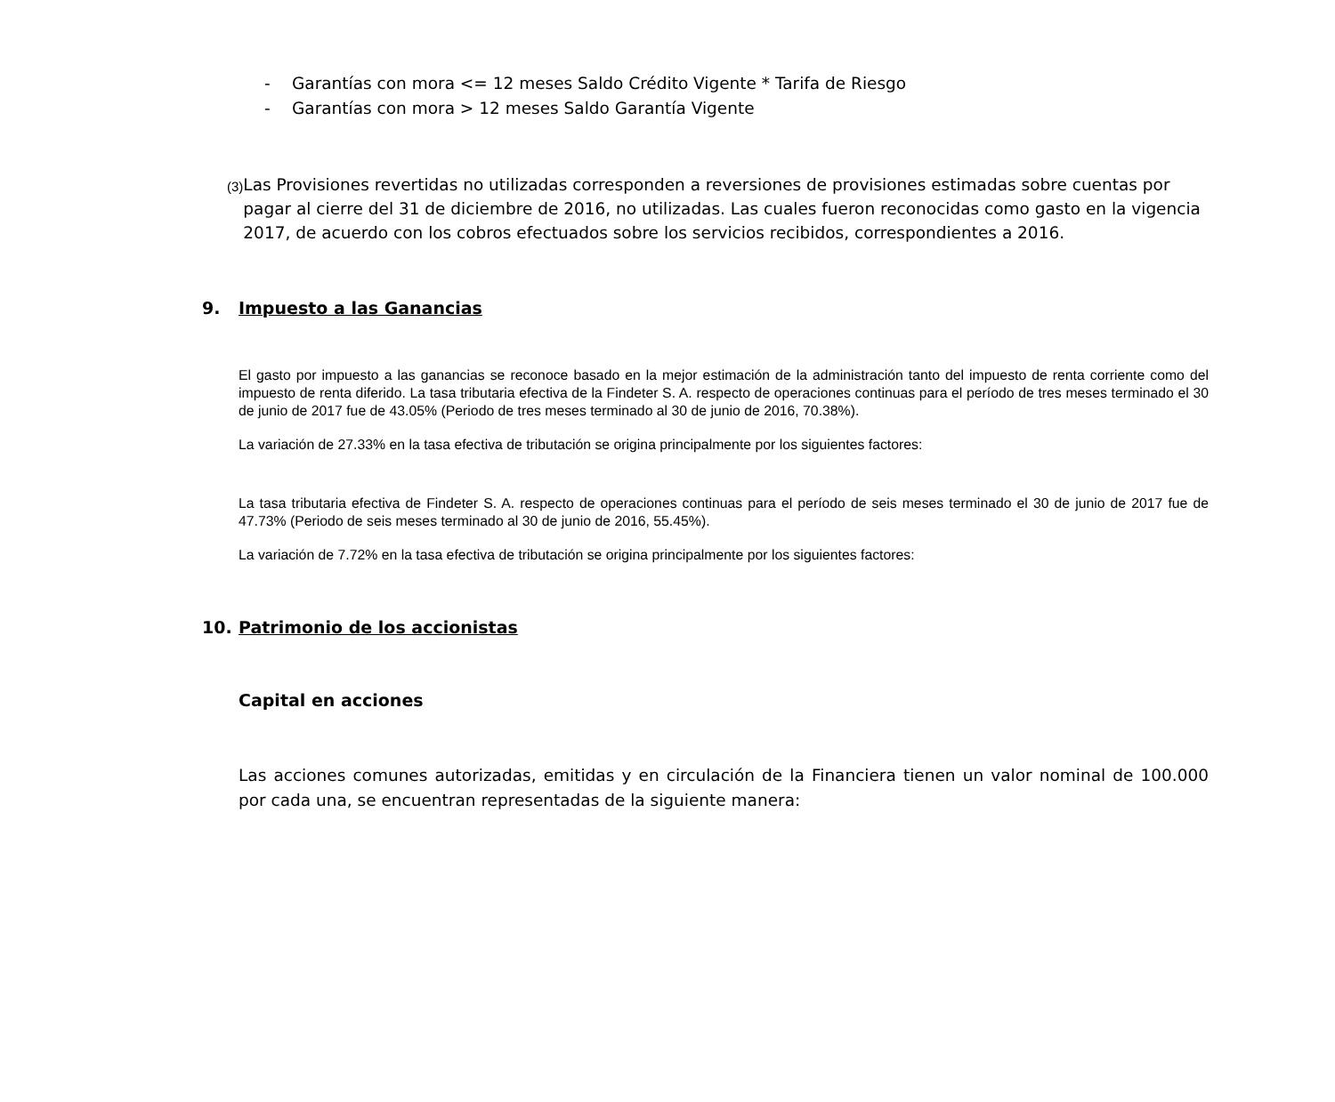- Garantías con mora <= 12 meses Saldo Crédito Vigente * Tarifa de Riesgo
- Garantías con mora > 12 meses Saldo Garantía Vigente
(3)
Las Provisiones revertidas no utilizadas corresponden a reversiones de provisiones estimadas sobre cuentas por pagar al cierre del 31 de diciembre de 2016, no utilizadas. Las cuales fueron reconocidas como gasto en la vigencia 2017, de acuerdo con los cobros efectuados sobre los servicios recibidos, correspondientes a 2016.
9. Impuesto a las Ganancias
El gasto por impuesto a las ganancias se reconoce basado en la mejor estimación de la administración tanto del impuesto de renta corriente como del impuesto de renta diferido. La tasa tributaria efectiva de la Findeter S. A. respecto de operaciones continuas para el período de tres meses terminado el 30 de junio de 2017 fue de 43.05% (Periodo de tres meses terminado al 30 de junio de 2016, 70.38%).
La variación de 27.33% en la tasa efectiva de tributación se origina principalmente por los siguientes factores:
La tasa tributaria efectiva de Findeter S. A. respecto de operaciones continuas para el período de seis meses terminado el 30 de junio de 2017 fue de 47.73% (Periodo de seis meses terminado al 30 de junio de 2016, 55.45%).
La variación de 7.72% en la tasa efectiva de tributación se origina principalmente por los siguientes factores:
10. Patrimonio de los accionistas
Capital en acciones
Las acciones comunes autorizadas, emitidas y en circulación de la Financiera tienen un valor nominal de 100.000 por cada una, se encuentran representadas de la siguiente manera: